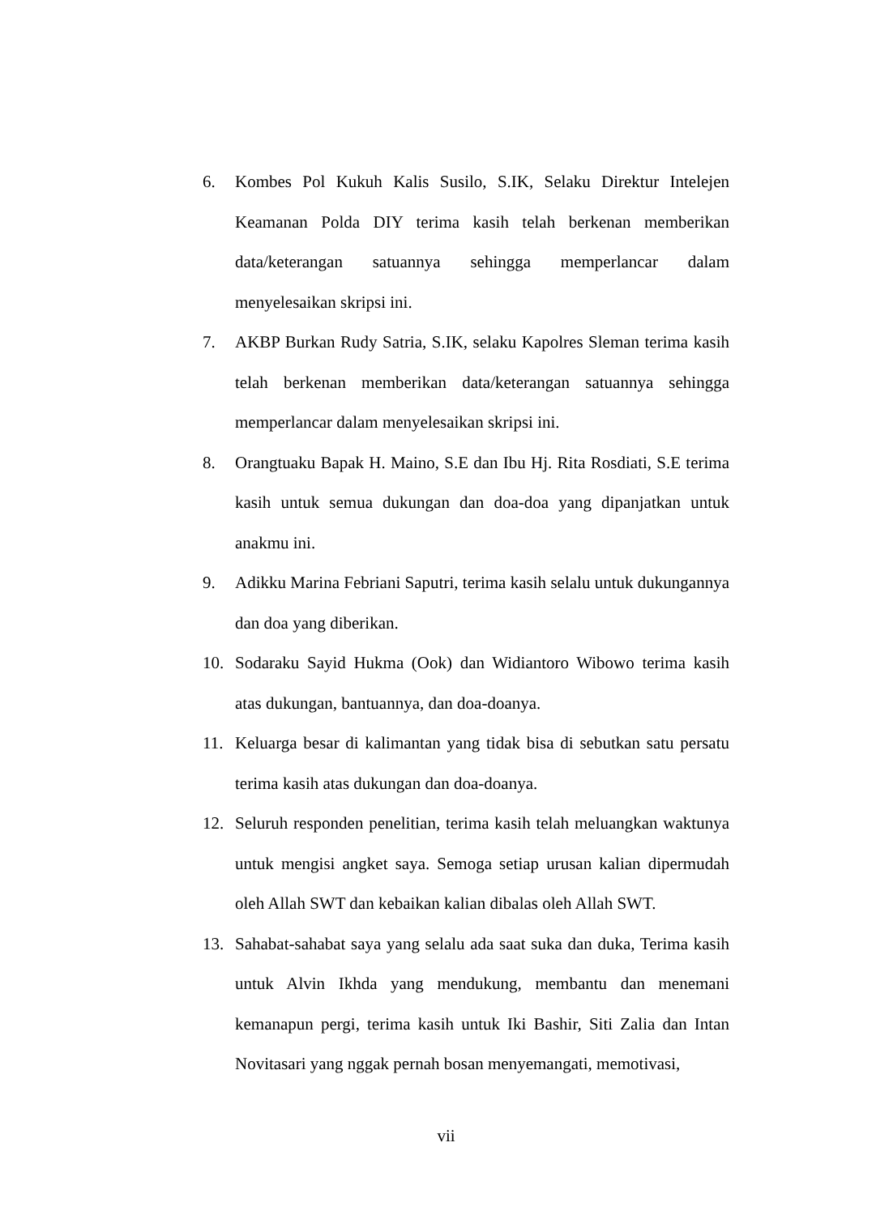6. Kombes Pol Kukuh Kalis Susilo, S.IK, Selaku Direktur Intelejen Keamanan Polda DIY terima kasih telah berkenan memberikan data/keterangan satuannya sehingga memperlancar dalam menyelesaikan skripsi ini.
7. AKBP Burkan Rudy Satria, S.IK, selaku Kapolres Sleman terima kasih telah berkenan memberikan data/keterangan satuannya sehingga memperlancar dalam menyelesaikan skripsi ini.
8. Orangtuaku Bapak H. Maino, S.E dan Ibu Hj. Rita Rosdiati, S.E terima kasih untuk semua dukungan dan doa-doa yang dipanjatkan untuk anakmu ini.
9. Adikku Marina Febriani Saputri, terima kasih selalu untuk dukungannya dan doa yang diberikan.
10. Sodaraku Sayid Hukma (Ook) dan Widiantoro Wibowo terima kasih atas dukungan, bantuannya, dan doa-doanya.
11. Keluarga besar di kalimantan yang tidak bisa di sebutkan satu persatu terima kasih atas dukungan dan doa-doanya.
12. Seluruh responden penelitian, terima kasih telah meluangkan waktunya untuk mengisi angket saya. Semoga setiap urusan kalian dipermudah oleh Allah SWT dan kebaikan kalian dibalas oleh Allah SWT.
13. Sahabat-sahabat saya yang selalu ada saat suka dan duka, Terima kasih untuk Alvin Ikhda yang mendukung, membantu dan menemani kemanapun pergi, terima kasih untuk Iki Bashir, Siti Zalia dan Intan Novitasari yang nggak pernah bosan menyemangati, memotivasi,
vii